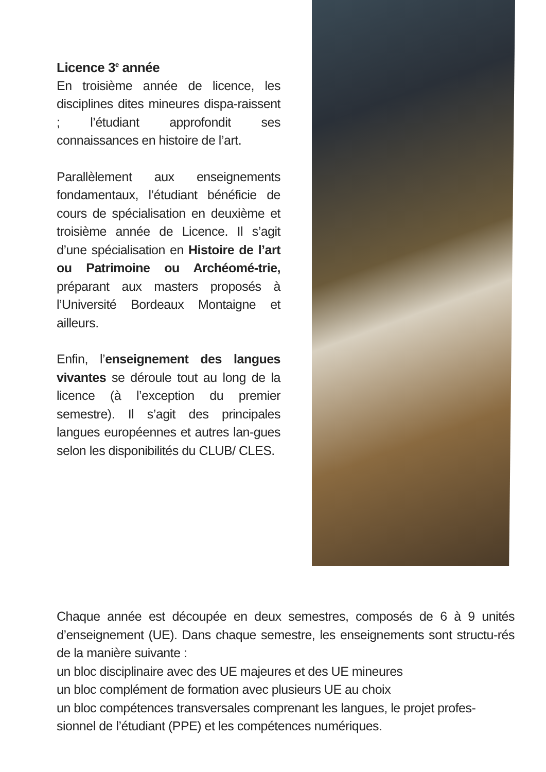Licence 3<sup>e</sup> année
En troisième année de licence, les disciplines dites mineures dispa-raissent ; l’étudiant approfondit ses connaissances en histoire de l’art.
Parallèlement aux enseignements fondamentaux, l’étudiant bénéficie de cours de spécialisation en deuxième et troisième année de Licence. Il s’agit d’une spécialisation en Histoire de l’art ou Patrimoine ou Archéomé-trie, préparant aux masters proposés à l’Université Bordeaux Montaigne et ailleurs.
Enfin, l’enseignement des langues vivantes se déroule tout au long de la licence (à l’exception du premier semestre). Il s’agit des principales langues européennes et autres lan-gues selon les disponibilités du CLUB/ CLES.
Chaque année est découpée en deux semestres, composés de 6 à 9 unités d’enseignement (UE). Dans chaque semestre, les enseignements sont structu-rés de la manière suivante :
un bloc disciplinaire avec des UE majeures et des UE mineures
un bloc complément de formation avec plusieurs UE au choix
un bloc compétences transversales comprenant les langues, le projet profes-sionnel de l’étudiant (PPE) et les compétences numériques.